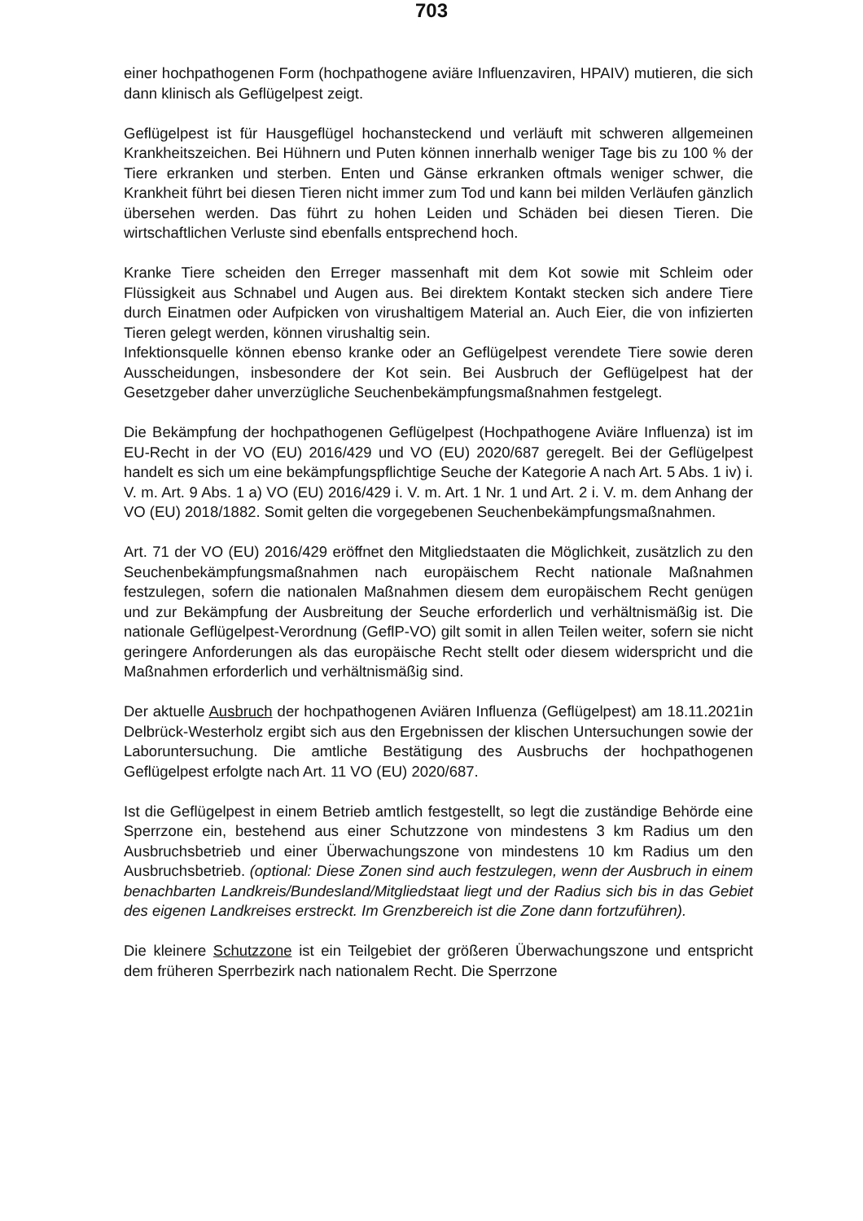703
einer hochpathogenen Form (hochpathogene aviäre Influenzaviren, HPAIV) mutieren, die sich dann klinisch als Geflügelpest zeigt.
Geflügelpest ist für Hausgeflügel hochansteckend und verläuft mit schweren allgemeinen Krankheitszeichen. Bei Hühnern und Puten können innerhalb weniger Tage bis zu 100 % der Tiere erkranken und sterben. Enten und Gänse erkranken oftmals weniger schwer, die Krankheit führt bei diesen Tieren nicht immer zum Tod und kann bei milden Verläufen gänzlich übersehen werden. Das führt zu hohen Leiden und Schäden bei diesen Tieren. Die wirtschaftlichen Verluste sind ebenfalls entsprechend hoch.
Kranke Tiere scheiden den Erreger massenhaft mit dem Kot sowie mit Schleim oder Flüssigkeit aus Schnabel und Augen aus. Bei direktem Kontakt stecken sich andere Tiere durch Einatmen oder Aufpicken von virushaltigem Material an. Auch Eier, die von infizierten Tieren gelegt werden, können virushaltig sein.
Infektionsquelle können ebenso kranke oder an Geflügelpest verendete Tiere sowie deren Ausscheidungen, insbesondere der Kot sein. Bei Ausbruch der Geflügelpest hat der Gesetzgeber daher unverzügliche Seuchenbekämpfungsmaßnahmen festgelegt.
Die Bekämpfung der hochpathogenen Geflügelpest (Hochpathogene Aviäre Influenza) ist im EU-Recht in der VO (EU) 2016/429 und VO (EU) 2020/687 geregelt. Bei der Geflügelpest handelt es sich um eine bekämpfungspflichtige Seuche der Kategorie A nach Art. 5 Abs. 1 iv) i. V. m. Art. 9 Abs. 1 a) VO (EU) 2016/429 i. V. m. Art. 1 Nr. 1 und Art. 2 i. V. m. dem Anhang der VO (EU) 2018/1882. Somit gelten die vorgegebenen Seuchenbekämpfungsmaßnahmen.
Art. 71 der VO (EU) 2016/429 eröffnet den Mitgliedstaaten die Möglichkeit, zusätzlich zu den Seuchenbekämpfungsmaßnahmen nach europäischem Recht nationale Maßnahmen festzulegen, sofern die nationalen Maßnahmen diesem dem europäischem Recht genügen und zur Bekämpfung der Ausbreitung der Seuche erforderlich und verhältnismäßig ist. Die nationale Geflügelpest-Verordnung (GeflP-VO) gilt somit in allen Teilen weiter, sofern sie nicht geringere Anforderungen als das europäische Recht stellt oder diesem widerspricht und die Maßnahmen erforderlich und verhältnismäßig sind.
Der aktuelle Ausbruch der hochpathogenen Aviären Influenza (Geflügelpest) am 18.11.2021in Delbrück-Westerholz ergibt sich aus den Ergebnissen der klischen Untersuchungen sowie der Laboruntersuchung. Die amtliche Bestätigung des Ausbruchs der hochpathogenen Geflügelpest erfolgte nach Art. 11 VO (EU) 2020/687.
Ist die Geflügelpest in einem Betrieb amtlich festgestellt, so legt die zuständige Behörde eine Sperrzone ein, bestehend aus einer Schutzzone von mindestens 3 km Radius um den Ausbruchsbetrieb und einer Überwachungszone von mindestens 10 km Radius um den Ausbruchsbetrieb. (optional: Diese Zonen sind auch festzulegen, wenn der Ausbruch in einem benachbarten Landkreis/Bundesland/Mitgliedstaat liegt und der Radius sich bis in das Gebiet des eigenen Landkreises erstreckt. Im Grenzbereich ist die Zone dann fortzuführen).
Die kleinere Schutzzone ist ein Teilgebiet der größeren Überwachungszone und entspricht dem früheren Sperrbezirk nach nationalem Recht. Die Sperrzone